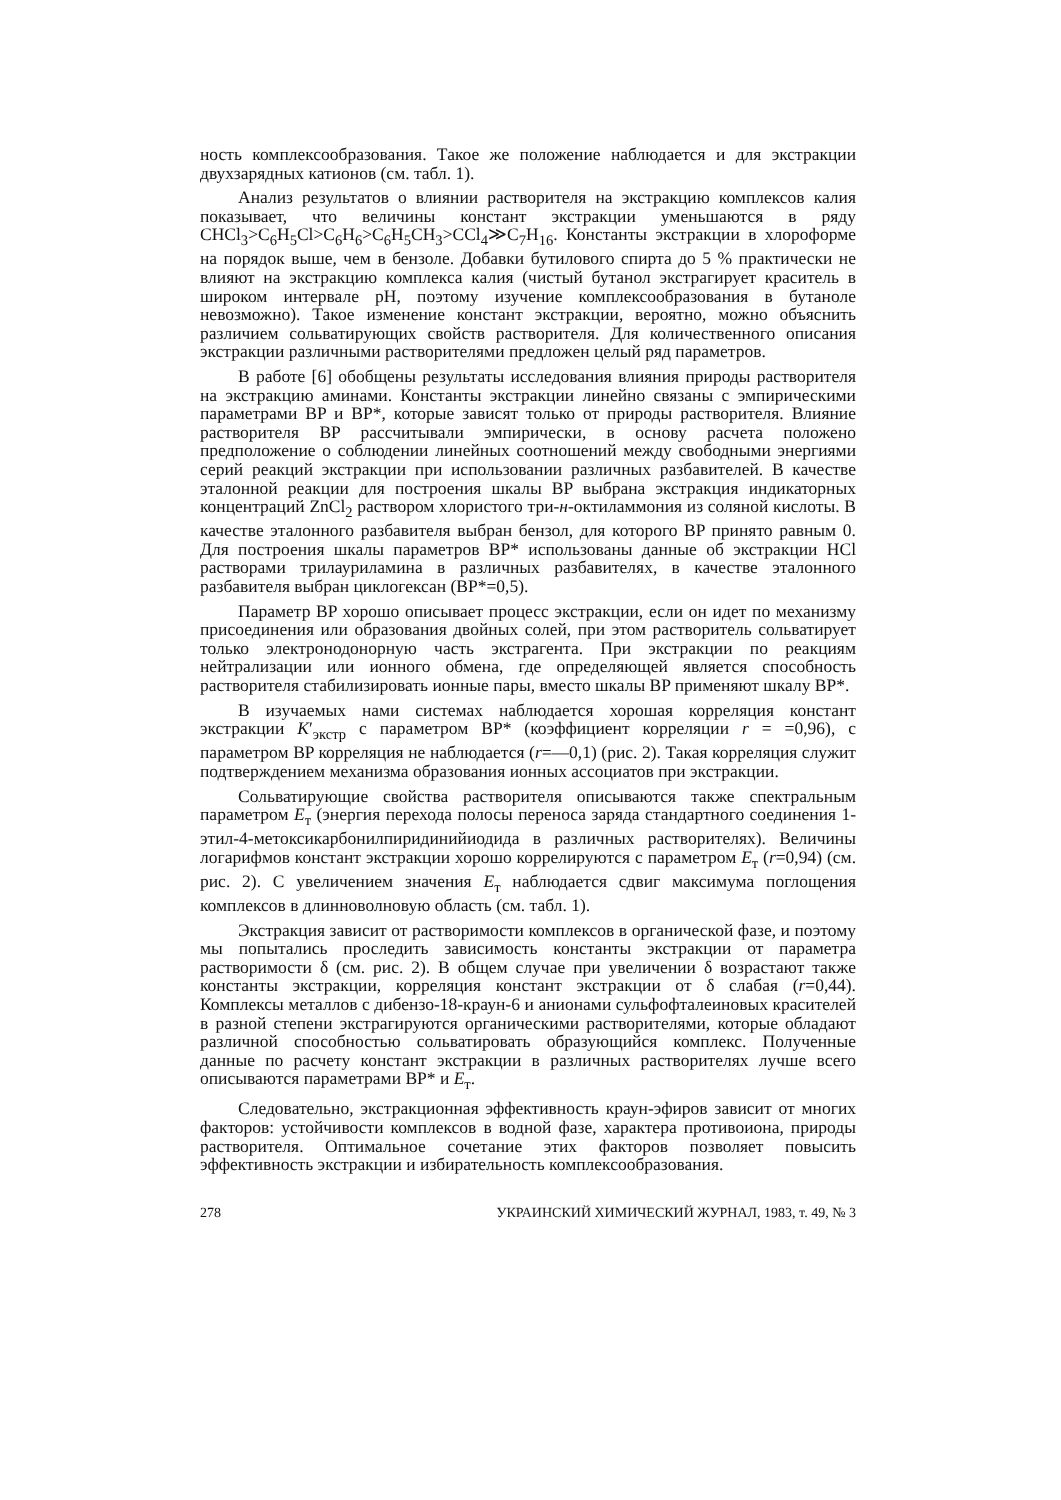ность комплексообразования. Такое же положение наблюдается и для экстракции двухзарядных катионов (см. табл. 1).
Анализ результатов о влиянии растворителя на экстракцию комплексов калия показывает, что величины констант экстракции уменьшаются в ряду CHCl<sub>3</sub>>C<sub>6</sub>H<sub>5</sub>Cl>C<sub>6</sub>H<sub>6</sub>>C<sub>6</sub>H<sub>5</sub>CH<sub>3</sub>>CCl<sub>4</sub>≫C<sub>7</sub>H<sub>16</sub>. Константы экстракции в хлороформе на порядок выше, чем в бензоле. Добавки бутилового спирта до 5 % практически не влияют на экстракцию комплекса калия (чистый бутанол экстрагирует краситель в широком интервале pH, поэтому изучение комплексообразования в бутаноле невозможно). Такое изменение констант экстракции, вероятно, можно объяснить различием сольватирующих свойств растворителя. Для количественного описания экстракции различными растворителями предложен целый ряд параметров.
В работе [6] обобщены результаты исследования влияния природы растворителя на экстракцию аминами. Константы экстракции линейно связаны с эмпирическими параметрами BP и BP*, которые зависят только от природы растворителя. Влияние растворителя BP рассчитывали эмпирически, в основу расчета положено предположение о соблюдении линейных соотношений между свободными энергиями серий реакций экстракции при использовании различных разбавителей. В качестве эталонной реакции для построения шкалы BP выбрана экстракция индикаторных концентраций ZnCl<sub>2</sub> раствором хлористого три-н-октиламмония из соляной кислоты. В качестве эталонного разбавителя выбран бензол, для которого BP принято равным 0. Для построения шкалы параметров BP* использованы данные об экстракции HCl растворами трилауриламина в различных разбавителях, в качестве эталонного разбавителя выбран циклогексан (BP*=0,5).
Параметр BP хорошо описывает процесс экстракции, если он идет по механизму присоединения или образования двойных солей, при этом растворитель сольватирует только электронодонорную часть экстрагента. При экстракции по реакциям нейтрализации или ионного обмена, где определяющей является способность растворителя стабилизировать ионные пары, вместо шкалы BP применяют шкалу BP*.
В изучаемых нами системах наблюдается хорошая корреляция констант экстракции K′<sub>экстр</sub> с параметром BP* (коэффициент корреляции r = =0,96), с параметром BP корреляция не наблюдается (r=—0,1) (рис. 2). Такая корреляция служит подтверждением механизма образования ионных ассоциатов при экстракции.
Сольватирующие свойства растворителя описываются также спектральным параметром E<sub>т</sub> (энергия перехода полосы переноса заряда стандартного соединения 1-этил-4-метоксикарбонилпиридинийиодида в различных растворителях). Величины логарифмов констант экстракции хорошо коррелируются с параметром E<sub>т</sub> (r=0,94) (см. рис. 2). С увеличением значения E<sub>т</sub> наблюдается сдвиг максимума поглощения комплексов в длинноволновую область (см. табл. 1).
Экстракция зависит от растворимости комплексов в органической фазе, и поэтому мы попытались проследить зависимость константы экстракции от параметра растворимости δ (см. рис. 2). В общем случае при увеличении δ возрастают также константы экстракции, корреляция констант экстракции от δ слабая (r=0,44). Комплексы металлов с дибензо-18-краун-6 и анионами сульфофталеиновых красителей в разной степени экстрагируются органическими растворителями, которые обладают различной способностью сольватировать образующийся комплекс. Полученные данные по расчету констант экстракции в различных растворителях лучше всего описываются параметрами BP* и E<sub>т</sub>.
Следовательно, экстракционная эффективность краун-эфиров зависит от многих факторов: устойчивости комплексов в водной фазе, характера противоиона, природы растворителя. Оптимальное сочетание этих факторов позволяет повысить эффективность экстракции и избирательность комплексообразования.
278 УКРАИНСКИЙ ХИМИЧЕСКИЙ ЖУРНАЛ, 1983, т. 49, № 3